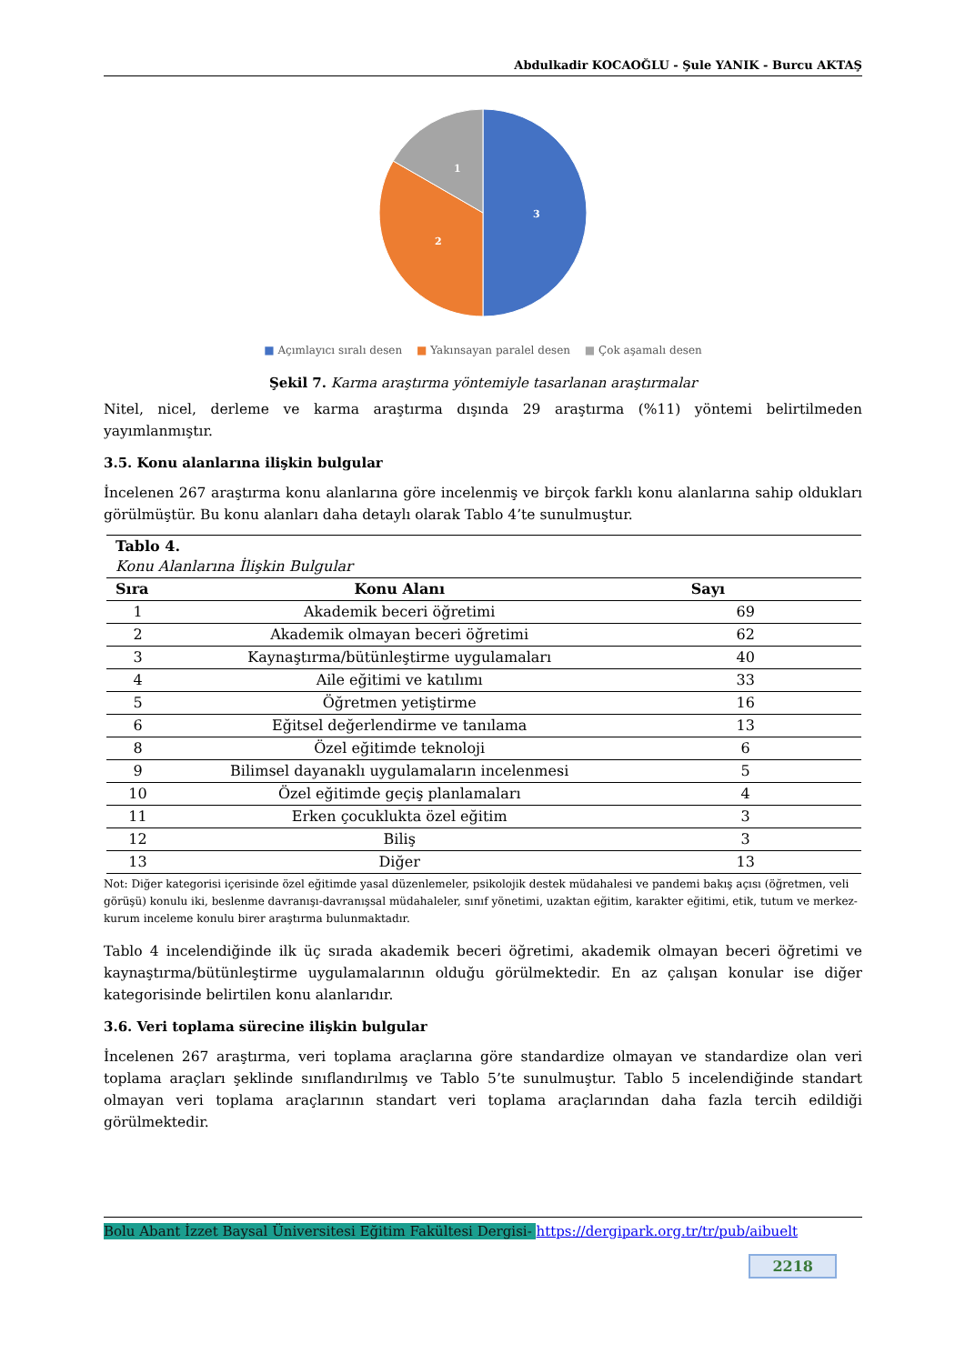Abdulkadir KOCAOĞLU - Şule YANIK - Burcu AKTAŞ
3
2
1
■ Açımlayıcı sıralı desen ■ Yakınsayan paralel desen ■ Çok aşamalı desen
Şekil 7. Karma araştırma yöntemiyle tasarlanan araştırmalar
Nitel, nicel, derleme ve karma araştırma dışında 29 araştırma (%11) yöntemi belirtilmeden yayımlanmıştır.
3.5. Konu alanlarına ilişkin bulgular
İncelenen 267 araştırma konu alanlarına göre incelenmiş ve birçok farklı konu alanlarına sahip oldukları görülmüştür. Bu konu alanları daha detaylı olarak Tablo 4’te sunulmuştur.
| Tablo 4. Konu Alanlarına İlişkin Bulgular | | |
| Sıra | Konu Alanı | Sayı |
| 1 | Akademik beceri öğretimi | 69 |
| 2 | Akademik olmayan beceri öğretimi | 62 |
| 3 | Kaynaştırma/bütünleştirme uygulamaları | 40 |
| 4 | Aile eğitimi ve katılımı | 33 |
| 5 | Öğretmen yetiştirme | 16 |
| 6 | Eğitsel değerlendirme ve tanılama | 13 |
| 8 | Özel eğitimde teknoloji | 6 |
| 9 | Bilimsel dayanaklı uygulamaların incelenmesi | 5 |
| 10 | Özel eğitimde geçiş planlamaları | 4 |
| 11 | Erken çocuklukta özel eğitim | 3 |
| 12 | Biliş | 3 |
| 13 | Diğer | 13 |
Not: Diğer kategorisi içerisinde özel eğitimde yasal düzenlemeler, psikolojik destek müdahalesi ve pandemi bakış açısı (öğretmen, veli görüşü) konulu iki, beslenme davranışı-davranışsal müdahaleler, sınıf yönetimi, uzaktan eğitim, karakter eğitimi, etik, tutum ve merkez-kurum inceleme konulu birer araştırma bulunmaktadır.
Tablo 4 incelendiğinde ilk üç sırada akademik beceri öğretimi, akademik olmayan beceri öğretimi ve kaynaştırma/bütünleştirme uygulamalarının olduğu görülmektedir. En az çalışan konular ise diğer kategorisinde belirtilen konu alanlarıdır.
3.6. Veri toplama sürecine ilişkin bulgular
İncelenen 267 araştırma, veri toplama araçlarına göre standardize olmayan ve standardize olan veri toplama araçları şeklinde sınıflandırılmış ve Tablo 5’te sunulmuştur. Tablo 5 incelendiğinde standart olmayan veri toplama araçlarının standart veri toplama araçlarından daha fazla tercih edildiği görülmektedir.
Bolu Abant İzzet Baysal Üniversitesi Eğitim Fakültesi Dergisi- https://dergipark.org.tr/tr/pub/aibuelt
2218